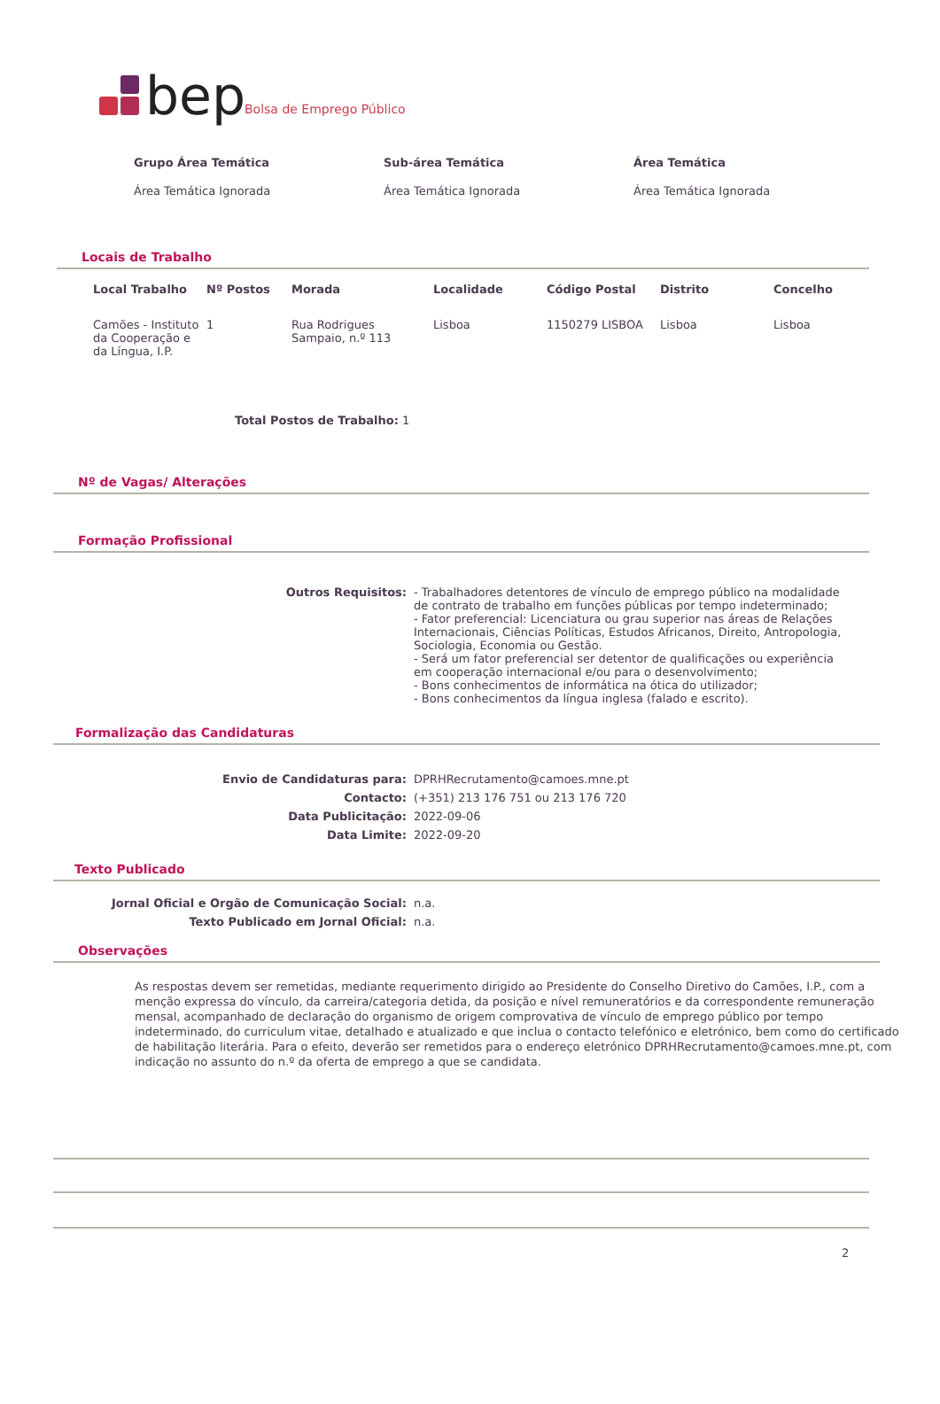bep Bolsa de Emprego Público
| Grupo Área Temática | Sub-área Temática | Área Temática |
| --- | --- | --- |
| Área Temática Ignorada | Área Temática Ignorada | Área Temática Ignorada |
Locais de Trabalho
| Local Trabalho | Nº Postos | Morada | Localidade | Código Postal | Distrito | Concelho |
| --- | --- | --- | --- | --- | --- | --- |
| Camões - Instituto da Cooperação e da Língua, I.P. | 1 | Rua Rodrigues Sampaio, n.º 113 | Lisboa | 1150279 LISBOA | Lisboa | Lisboa |
Total Postos de Trabalho: 1
Nº de Vagas/ Alterações
Formação Profissional
| Outros Requisitos: | - Trabalhadores detentores de vínculo de emprego público na modalidade de contrato de trabalho em funções públicas por tempo indeterminado; - Fator preferencial: Licenciatura ou grau superior nas áreas de Relações Internacionais, Ciências Políticas, Estudos Africanos, Direito, Antropologia, Sociologia, Economia ou Gestão. - Será um fator preferencial ser detentor de qualificações ou experiência em cooperação internacional e/ou para o desenvolvimento; - Bons conhecimentos de informática na ótica do utilizador; - Bons conhecimentos da língua inglesa (falado e escrito). |
Formalização das Candidaturas
| Envio de Candidaturas para: | DPRHRecrutamento@camoes.mne.pt |
| Contacto: | (+351) 213 176 751 ou 213 176 720 |
| Data Publicitação: | 2022-09-06 |
| Data Limite: | 2022-09-20 |
Texto Publicado
| Jornal Oficial e Orgão de Comunicação Social: | n.a. |
| Texto Publicado em Jornal Oficial: | n.a. |
Observações
As respostas devem ser remetidas, mediante requerimento dirigido ao Presidente do Conselho Diretivo do Camões, I.P., com a menção expressa do vínculo, da carreira/categoria detida, da posição e nível remuneratórios e da correspondente remuneração mensal, acompanhado de declaração do organismo de origem comprovativa de vínculo de emprego público por tempo indeterminado, do curriculum vitae, detalhado e atualizado e que inclua o contacto telefónico e eletrónico, bem como do certificado de habilitação literária. Para o efeito, deverão ser remetidos para o endereço eletrónico DPRHRecrutamento@camoes.mne.pt, com indicação no assunto do n.º da oferta de emprego a que se candidata.
2